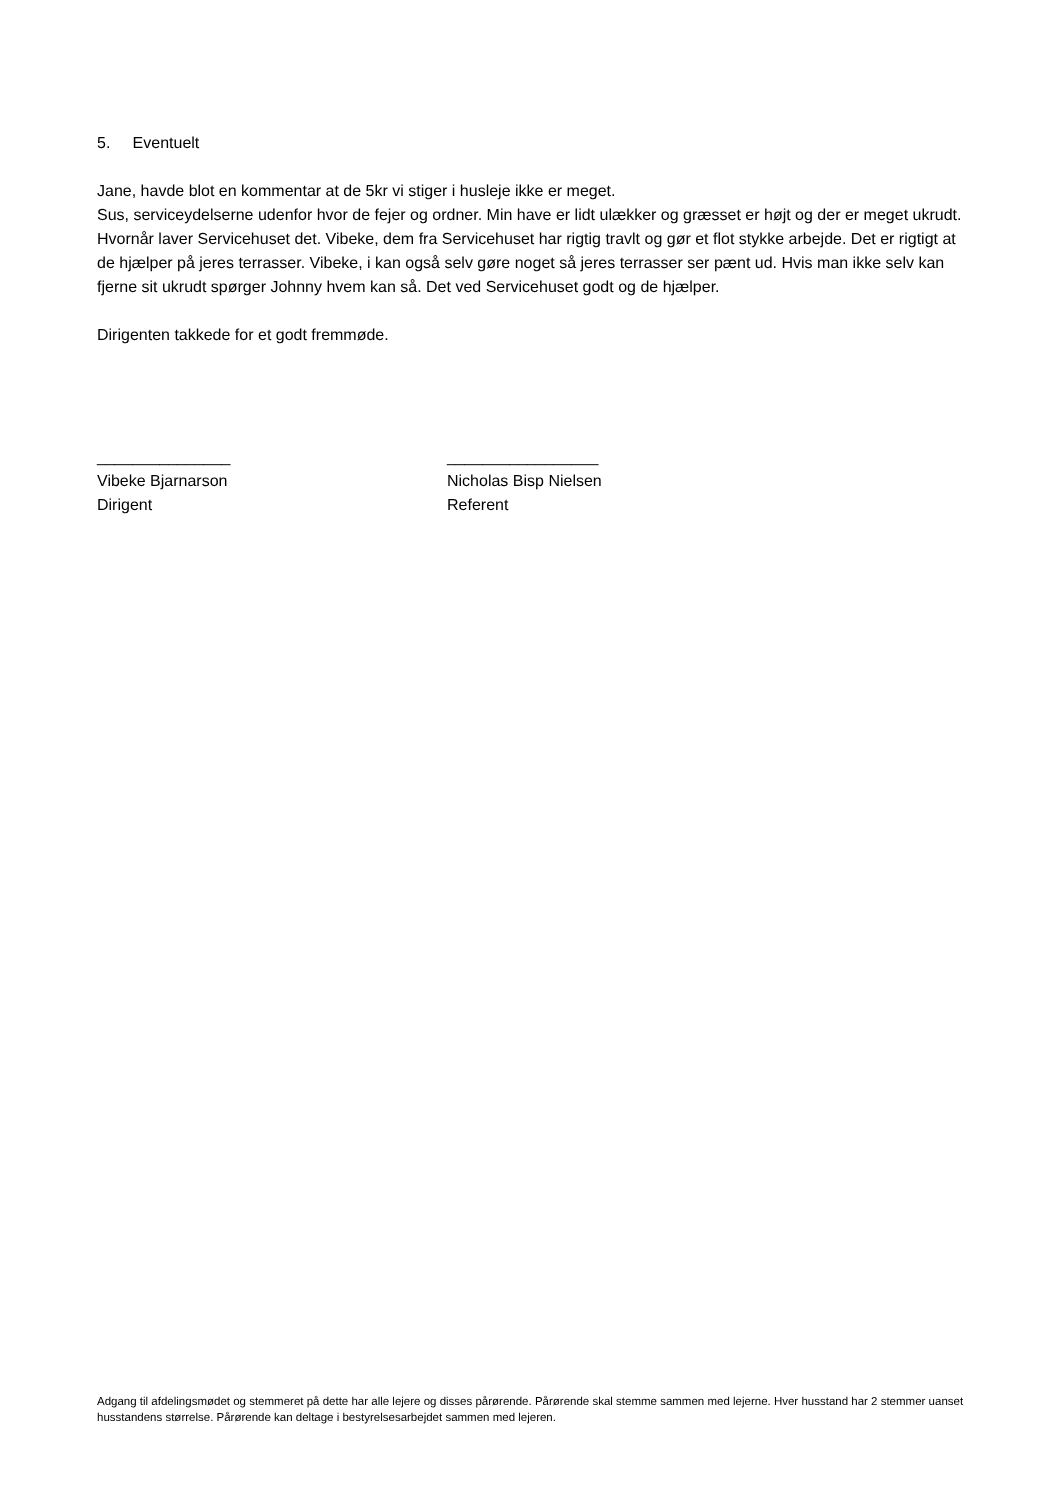5. Eventuelt
Jane, havde blot en kommentar at de 5kr vi stiger i husleje ikke er meget.
Sus, serviceydelserne udenfor hvor de fejer og ordner. Min have er lidt ulækker og græsset er højt og der er meget ukrudt. Hvornår laver Servicehuset det. Vibeke, dem fra Servicehuset har rigtig travlt og gør et flot stykke arbejde. Det er rigtigt at de hjælper på jeres terrasser. Vibeke, i kan også selv gøre noget så jeres terrasser ser pænt ud. Hvis man ikke selv kan fjerne sit ukrudt spørger Johnny hvem kan så. Det ved Servicehuset godt og de hjælper.
Dirigenten takkede for et godt fremmøde.
_______________
Vibeke Bjarnarson
Dirigent
_________________
Nicholas Bisp Nielsen
Referent
Adgang til afdelingsmødet og stemmeret på dette har alle lejere og disses pårørende. Pårørende skal stemme sammen med lejerne. Hver husstand har 2 stemmer uanset husstandens størrelse. Pårørende kan deltage i bestyrelsesarbejdet sammen med lejeren.